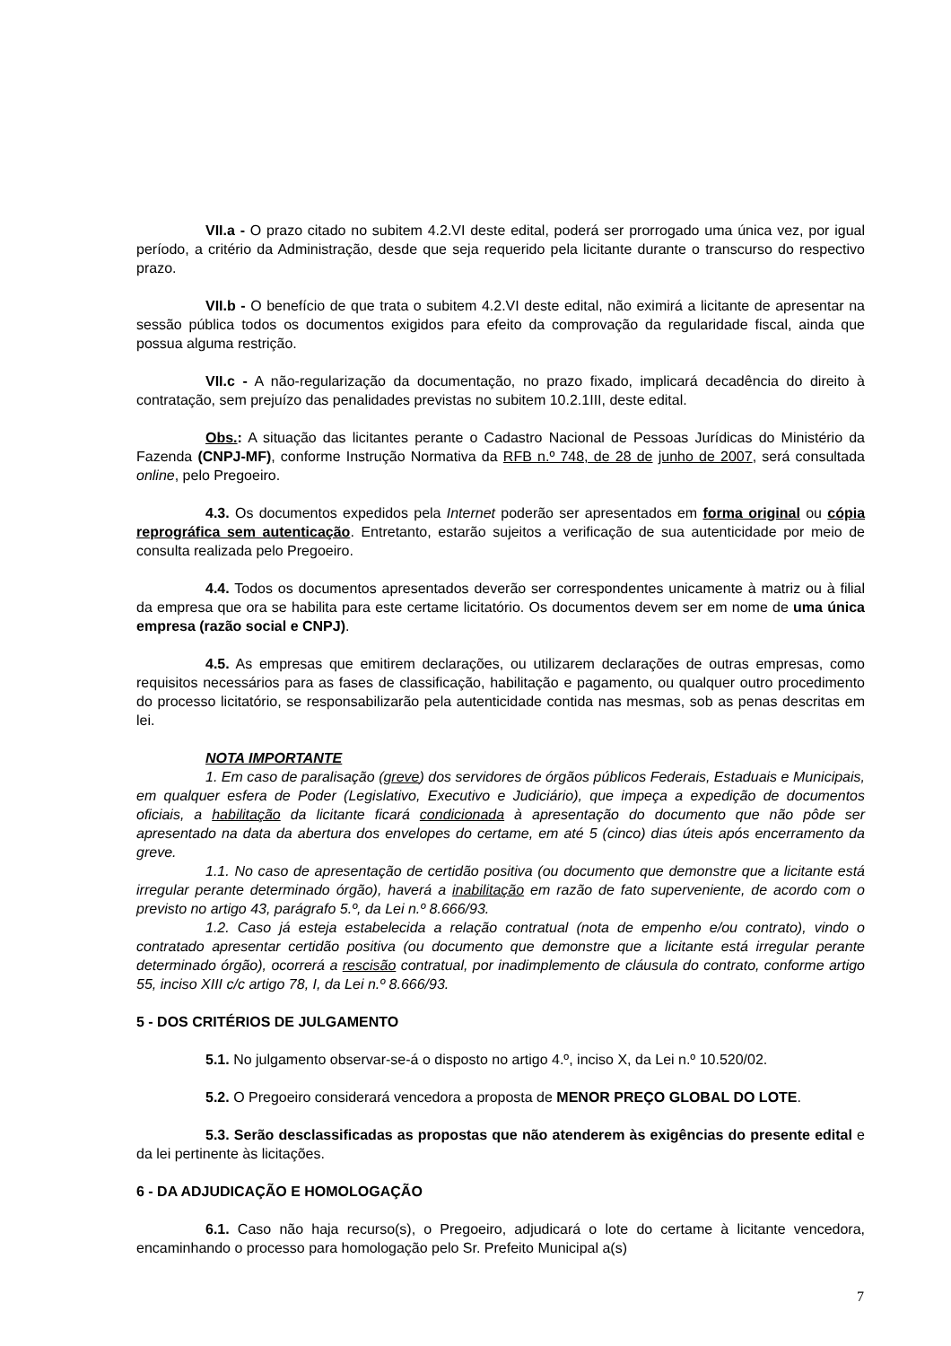VII.a - O prazo citado no subitem 4.2.VI deste edital, poderá ser prorrogado uma única vez, por igual período, a critério da Administração, desde que seja requerido pela licitante durante o transcurso do respectivo prazo.
VII.b - O benefício de que trata o subitem 4.2.VI deste edital, não eximirá a licitante de apresentar na sessão pública todos os documentos exigidos para efeito da comprovação da regularidade fiscal, ainda que possua alguma restrição.
VII.c - A não-regularização da documentação, no prazo fixado, implicará decadência do direito à contratação, sem prejuízo das penalidades previstas no subitem 10.2.1III, deste edital.
Obs.: A situação das licitantes perante o Cadastro Nacional de Pessoas Jurídicas do Ministério da Fazenda (CNPJ-MF), conforme Instrução Normativa da RFB n.º 748, de 28 de junho de 2007, será consultada online, pelo Pregoeiro.
4.3. Os documentos expedidos pela Internet poderão ser apresentados em forma original ou cópia reprográfica sem autenticação. Entretanto, estarão sujeitos a verificação de sua autenticidade por meio de consulta realizada pelo Pregoeiro.
4.4. Todos os documentos apresentados deverão ser correspondentes unicamente à matriz ou à filial da empresa que ora se habilita para este certame licitatório. Os documentos devem ser em nome de uma única empresa (razão social e CNPJ).
4.5. As empresas que emitirem declarações, ou utilizarem declarações de outras empresas, como requisitos necessários para as fases de classificação, habilitação e pagamento, ou qualquer outro procedimento do processo licitatório, se responsabilizarão pela autenticidade contida nas mesmas, sob as penas descritas em lei.
NOTA IMPORTANTE
1. Em caso de paralisação (greve) dos servidores de órgãos públicos Federais, Estaduais e Municipais, em qualquer esfera de Poder (Legislativo, Executivo e Judiciário), que impeça a expedição de documentos oficiais, a habilitação da licitante ficará condicionada à apresentação do documento que não pôde ser apresentado na data da abertura dos envelopes do certame, em até 5 (cinco) dias úteis após encerramento da greve.
1.1. No caso de apresentação de certidão positiva (ou documento que demonstre que a licitante está irregular perante determinado órgão), haverá a inabilitação em razão de fato superveniente, de acordo com o previsto no artigo 43, parágrafo 5.º, da Lei n.º 8.666/93.
1.2. Caso já esteja estabelecida a relação contratual (nota de empenho e/ou contrato), vindo o contratado apresentar certidão positiva (ou documento que demonstre que a licitante está irregular perante determinado órgão), ocorrerá a rescisão contratual, por inadimplemento de cláusula do contrato, conforme artigo 55, inciso XIII c/c artigo 78, I, da Lei n.º 8.666/93.
5 - DOS CRITÉRIOS DE JULGAMENTO
5.1. No julgamento observar-se-á o disposto no artigo 4.º, inciso X, da Lei n.º 10.520/02.
5.2. O Pregoeiro considerará vencedora a proposta de MENOR PREÇO GLOBAL DO LOTE.
5.3. Serão desclassificadas as propostas que não atenderem às exigências do presente edital e da lei pertinente às licitações.
6 - DA ADJUDICAÇÃO E HOMOLOGAÇÃO
6.1. Caso não haja recurso(s), o Pregoeiro, adjudicará o lote do certame à licitante vencedora, encaminhando o processo para homologação pelo Sr. Prefeito Municipal a(s)
7